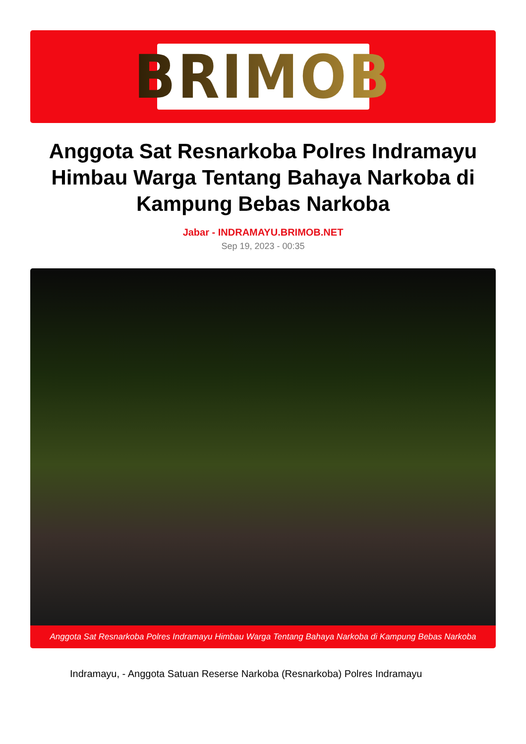BRIMOB
Anggota Sat Resnarkoba Polres Indramayu Himbau Warga Tentang Bahaya Narkoba di Kampung Bebas Narkoba
Jabar - INDRAMAYU.BRIMOB.NET
Sep 19, 2023 - 00:35
Anggota Sat Resnarkoba Polres Indramayu Himbau Warga Tentang Bahaya Narkoba di Kampung Bebas Narkoba
Indramayu, - Anggota Satuan Reserse Narkoba (Resnarkoba) Polres Indramayu